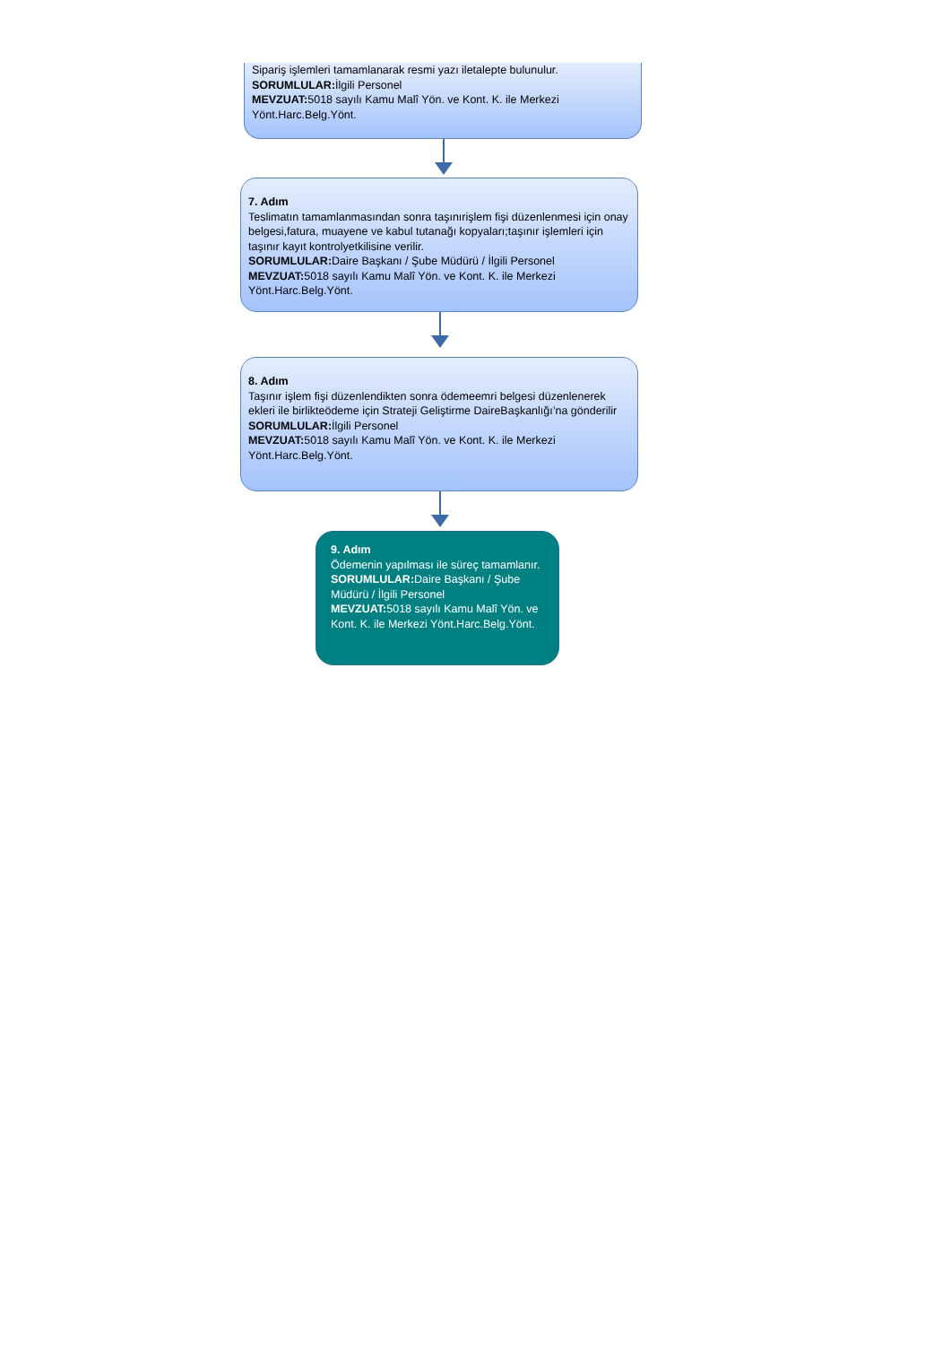Sipariş işlemleri tamamlanarak resmi yazı iletalepte bulunulur.
SORUMLULAR: İlgili Personel
MEVZUAT: 5018 sayılı Kamu Malî Yön. ve Kont. K. ile Merkezi Yönt.Harc.Belg.Yönt.
7. Adım
Teslimatın tamamlanmasından sonra taşınırişlem fişi düzenlenmesi için onay belgesi,fatura, muayene ve kabul tutanağı kopyaları;taşınır işlemleri için taşınır kayıt kontrolyetkilisine verilir.
SORUMLULAR: Daire Başkanı / Şube Müdürü / İlgili Personel
MEVZUAT: 5018 sayılı Kamu Malî Yön. ve Kont. K. ile Merkezi Yönt.Harc.Belg.Yönt.
8. Adım
Taşınır işlem fişi düzenlendikten sonra ödemeemri belgesi düzenlenerek ekleri ile birlikteödeme için Strateji Geliştirme DaireBaşkanlığı’na gönderilir
SORUMLULAR: İlgili Personel
MEVZUAT: 5018 sayılı Kamu Malî Yön. ve Kont. K. ile Merkezi Yönt.Harc.Belg.Yönt.
9. Adım
Ödemenin yapılması ile süreç tamamlanır.
SORUMLULAR: Daire Başkanı / Şube Müdürü / İlgili Personel
MEVZUAT: 5018 sayılı Kamu Malî Yön. ve Kont. K. ile Merkezi Yönt.Harc.Belg.Yönt.